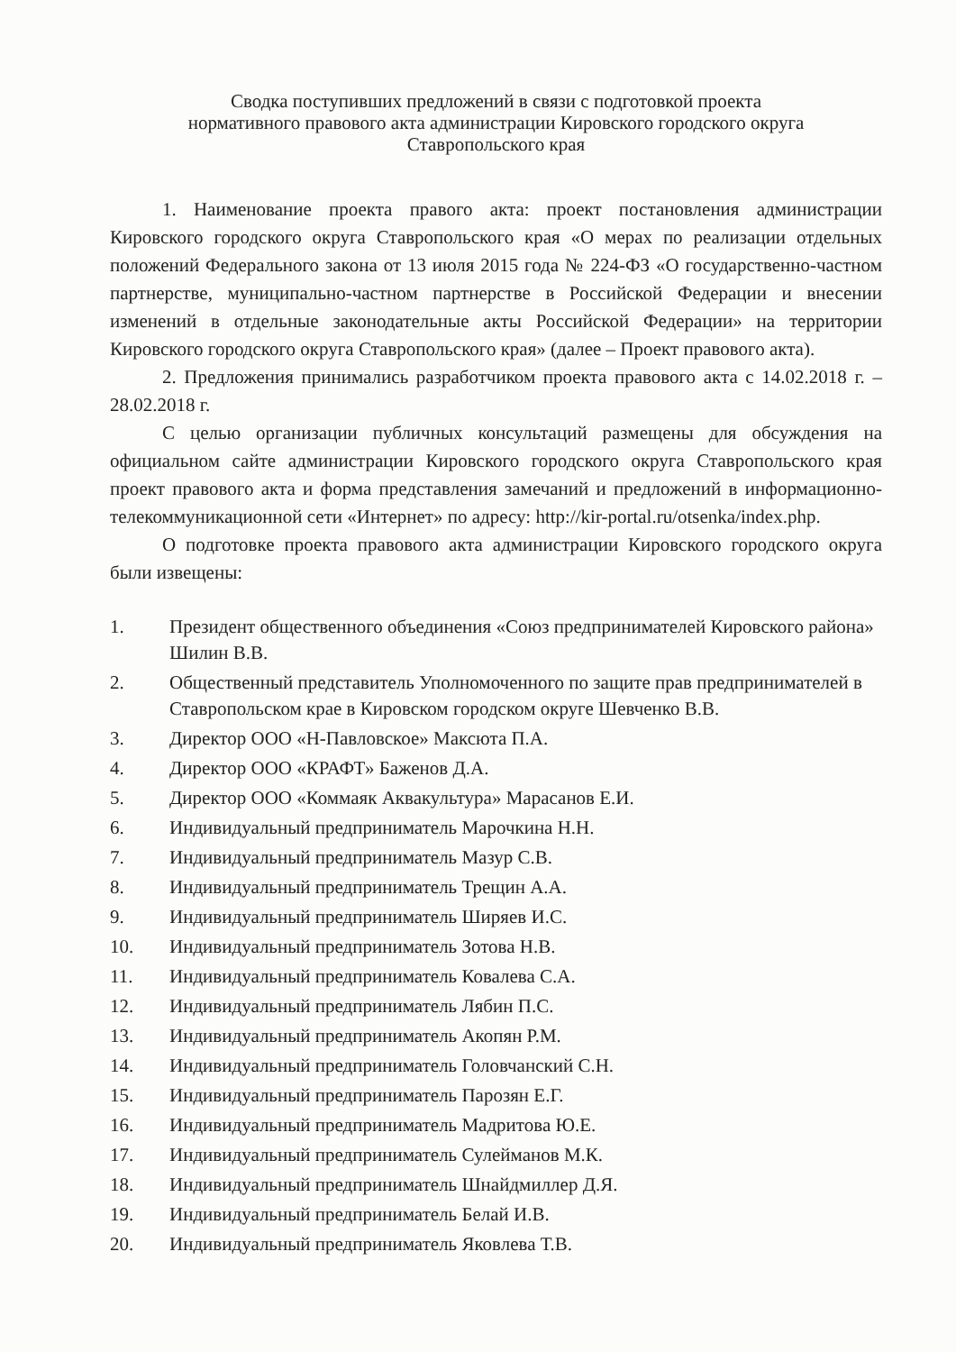Сводка поступивших предложений в связи с подготовкой проекта
нормативного правового акта администрации Кировского городского округа
Ставропольского края
1. Наименование проекта правого акта: проект постановления администрации Кировского городского округа Ставропольского края «О мерах по реализации отдельных положений Федерального закона от 13 июля 2015 года № 224-ФЗ «О государственно-частном партнерстве, муниципально-частном партнерстве в Российской Федерации и внесении изменений в отдельные законодательные акты Российской Федерации» на территории Кировского городского округа Ставропольского края» (далее – Проект правового акта).
2. Предложения принимались разработчиком проекта правового акта с 14.02.2018 г. – 28.02.2018 г.
С целью организации публичных консультаций размещены для обсуждения на официальном сайте администрации Кировского городского округа Ставропольского края проект правового акта и форма представления замечаний и предложений в информационно-телекоммуникационной сети «Интернет» по адресу: http://kir-portal.ru/otsenka/index.php.
О подготовке проекта правового акта администрации Кировского городского округа были извещены:
1. Президент общественного объединения «Союз предпринимателей Кировского района» Шилин В.В.
2. Общественный представитель Уполномоченного по защите прав предпринимателей в Ставропольском крае в Кировском городском округе Шевченко В.В.
3. Директор ООО «Н-Павловское» Максюта П.А.
4. Директор ООО «КРАФТ» Баженов Д.А.
5. Директор ООО «Коммаяк Аквакультура» Марасанов Е.И.
6. Индивидуальный предприниматель Марочкина Н.Н.
7. Индивидуальный предприниматель Мазур С.В.
8. Индивидуальный предприниматель Трещин А.А.
9. Индивидуальный предприниматель Ширяев И.С.
10. Индивидуальный предприниматель Зотова Н.В.
11. Индивидуальный предприниматель Ковалева С.А.
12. Индивидуальный предприниматель Лябин П.С.
13. Индивидуальный предприниматель Акопян Р.М.
14. Индивидуальный предприниматель Головчанский С.Н.
15. Индивидуальный предприниматель Парозян Е.Г.
16. Индивидуальный предприниматель Мадритова Ю.Е.
17. Индивидуальный предприниматель Сулейманов М.К.
18. Индивидуальный предприниматель Шнайдмиллер Д.Я.
19. Индивидуальный предприниматель Белай И.В.
20. Индивидуальный предприниматель Яковлева Т.В.